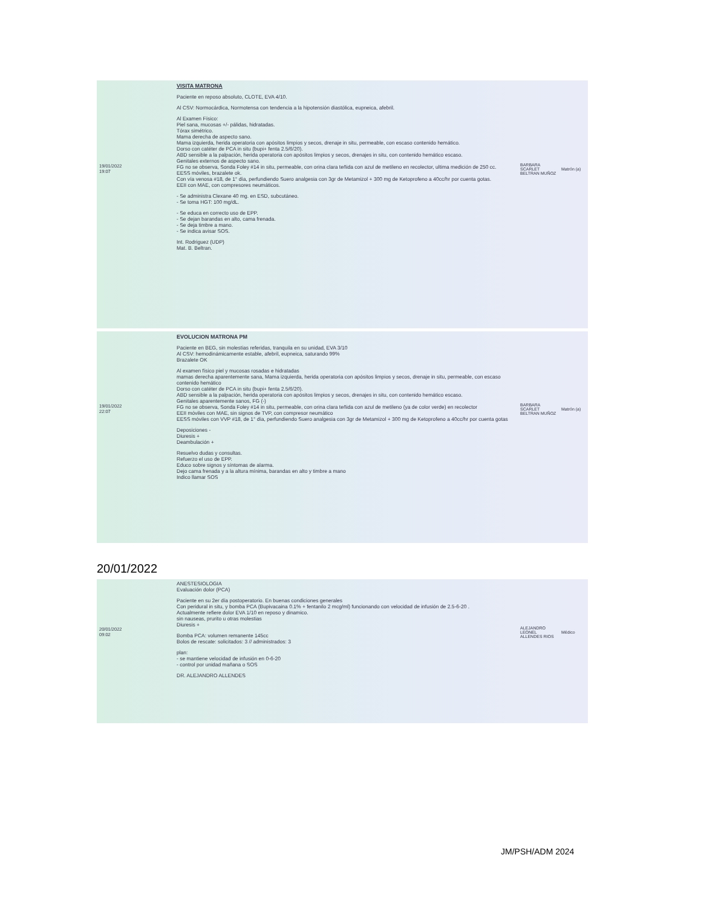| 19/01/2022 19:07 | VISITA MATRONA Paciente en reposo absoluto, CLOTE, EVA 4/10. Al CSV: Normocárdica, Normotensa con tendencia a la hipotensión diastólica, eupneica, afebril. Al Examen Físico: Piel sana, mucosas +/- pálidas, hidratadas. Tórax simétrico. Mama derecha de aspecto sano. Mama izquierda, herida operatoria con apósitos limpios y secos, drenaje in situ, permeable, con escaso contenido hemático. Dorso con catéter de PCA in situ (bupi+ fenta 2.5/6/20). ABD sensible a la palpación, herida operatoria con apósitos limpios y secos, drenajes in situ, con contenido hemático escaso. Genitales externos de aspecto sano. FG no se observa, Sonda Foley #14 in situ, permeable, con orina clara teñida con azul de metileno en recolector, ultima medición de 250 cc. EESS móviles, brazalete ok. Con vía venosa #18, de 1° día, perfundiendo Suero analgesia con 3gr de Metamizol + 300 mg de Ketoprofeno a 40cc/hr por cuenta gotas. EEII con MAE, con compresores neumáticos. - Se administra Clexane 40 mg. en ESD, subcutáneo. - Se toma HGT: 100 mg/dL. - Se educa en correcto uso de EPP. - Se dejan barandas en alto, cama frenada. - Se deja timbre a mano. - Se indica avisar SOS. Int. Rodriguez (UDP) Mat. B. Beltran. | BARBARA SCARLET BELTRAN MUÑOZ | Matrón (a) |
| 19/01/2022 22:07 | EVOLUCION MATRONA PM Paciente en BEG, sin molestias referidas, tranquila en su unidad, EVA 3/10 Al CSV: hemodinámicamente estable, afebril, eupneica, saturando 99% Brazalete OK Al examen físico piel y mucosas rosadas e hidratadas mamas derecha aparentemente sana, Mama izquierda, herida operatoria con apósitos limpios y secos, drenaje in situ, permeable, con escaso contenido hemático Dorso con catéter de PCA in situ (bupi+ fenta 2.5/6/20). ABD sensible a la palpación, herida operatoria con apósitos limpios y secos, drenajes in situ, con contenido hemático escaso. Genitales aparentemente sanos, FG (-) FG no se observa, Sonda Foley #14 in situ, permeable, con orina clara teñida con azul de metileno (ya de color verde) en recolector EEII móviles con MAE, sin signos de TVP, con compresor neumático EESS móviles con VVP #18, de 1° día, perfundiendo Suero analgesia con 3gr de Metamizol + 300 mg de Ketoprofeno a 40cc/hr por cuenta gotas Deposiciones - Diuresis + Deambulación + Resuelvo dudas y consultas. Refuerzo el uso de EPP. Educo sobre signos y síntomas de alarma. Dejo cama frenada y a la altura mínima, barandas en alto y timbre a mano Indico llamar SOS | BARBARA SCARLET BELTRAN MUÑOZ | Matrón (a) |
20/01/2022
| 20/01/2022 09:02 | ANESTESIOLOGIA Evaluación dolor (PCA) Paciente en su 2er día postoperatorio. En buenas condiciones generales Con peridural in situ, y bomba PCA (Bupivacaina 0.1% + fentanilo 2 mcg/ml) funcionando con velocidad de infusión de 2.5-6-20 . Actualmente refiere dolor EVA 1/10 en reposo y dinamico. sin nauseas, prurito u otras molestias Diuresis + Bomba PCA: volumen remanente 145cc Bolos de rescate: solicitados: 3 // administrados: 3 plan: - se mantiene velocidad de infusión en 0-6-20 - control por unidad mañana o SOS DR. ALEJANDRO ALLENDES | ALEJANDRO LEONEL ALLENDES RIOS | Médico |
JM/PSH/ADM 2024